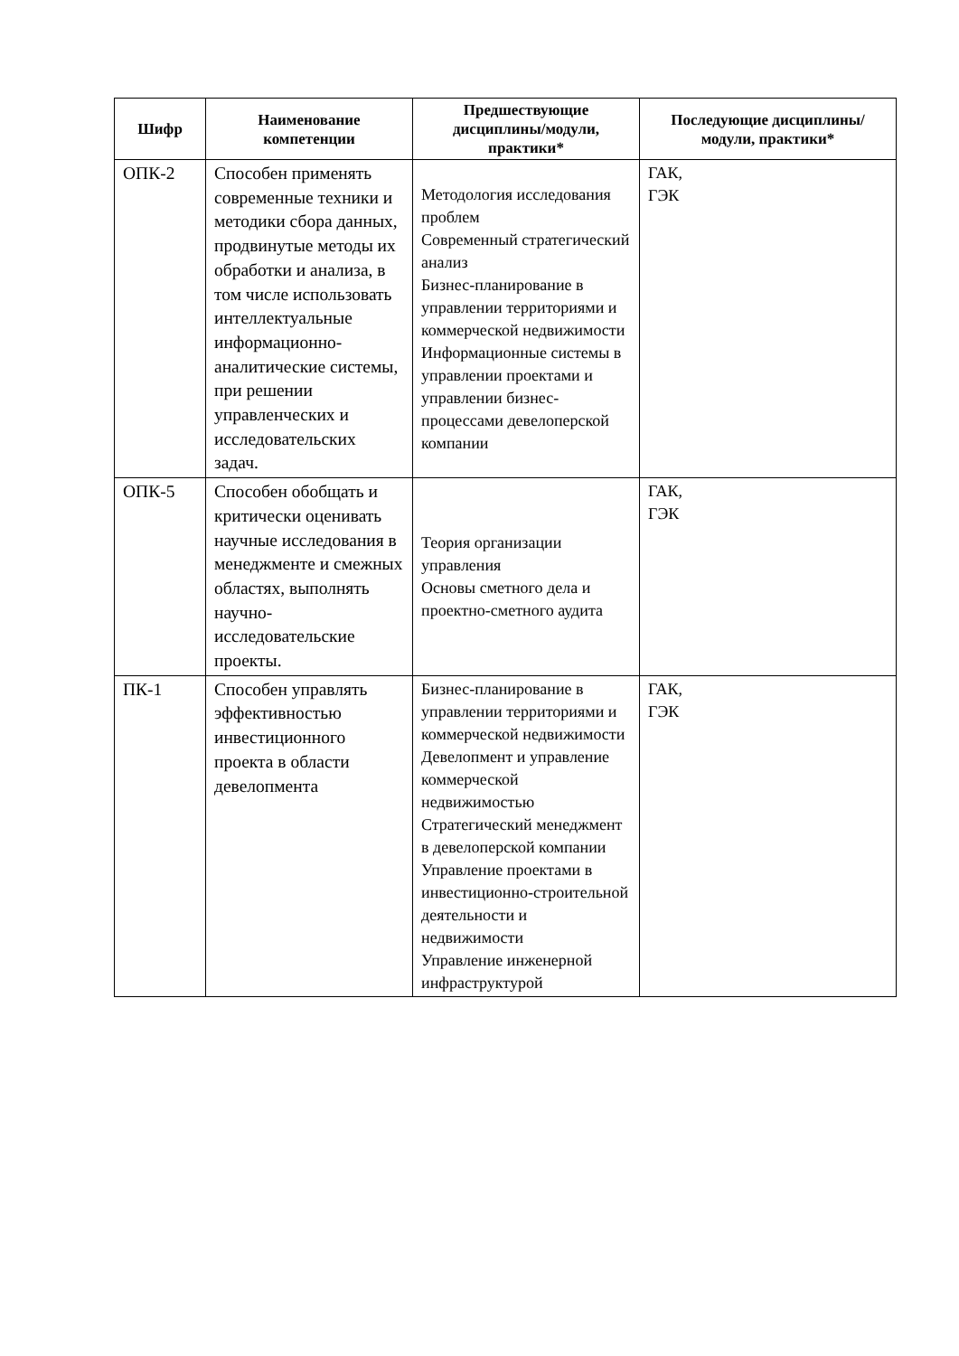| Шифр | Наименование компетенции | Предшествующие дисциплины/модули, практики* | Последующие дисциплины/модули, практики* |
| --- | --- | --- | --- |
| ОПК-2 | Способен применять современные техники и методики сбора данных, продвинутые методы их обработки и анализа, в том числе использовать интеллектуальные информационно-аналитические системы, при решении управленческих и исследовательских задач. | Методология исследования проблем Современный стратегический анализ Бизнес-планирование в управлении территориями и коммерческой недвижимости Информационные системы в управлении проектами и управлении бизнес-процессами девелоперской компании | ГАК, ГЭК |
| ОПК-5 | Способен обобщать и критически оценивать научные исследования в менеджменте и смежных областях, выполнять научно-исследовательские проекты. | Теория организации управления Основы сметного дела и проектно-сметного аудита | ГАК, ГЭК |
| ПК-1 | Способен управлять эффективностью инвестиционного проекта в области девелопмента | Бизнес-планирование в управлении территориями и коммерческой недвижимости Девелопмент и управление коммерческой недвижимостью Стратегический менеджмент в девелоперской компании Управление проектами в инвестиционно-строительной деятельности и недвижимости Управление инженерной инфраструктурой | ГАК, ГЭК |